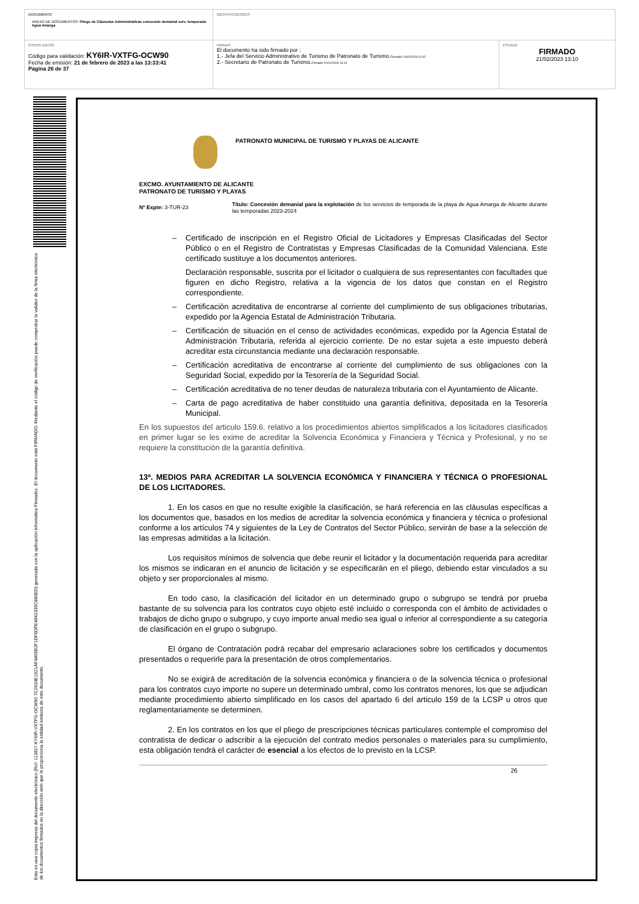| DOCUMENTO ANEXO DE DOCUMENTOS: Pliego de Cláusulas Administrativas concesión demanial serv. temporada Agua Amarga | IDENTIFICADORES | |
| OTROS DATOS Código para validación: KY6IR-VXTFG-OCW90 Fecha de emisión: 21 de febrero de 2023 a las 13:33:41 Página 26 de 37 | FIRMAS El documento ha sido firmado por : 1.- Jefa del Servicio Administrativo de Turismo de Patronato de Turismo. Firmado 21/02/2023 12:02 2.- Secretario de Patronato de Turismo. Firmado 21/02/2023 13:10 | ESTADO FIRMADO 21/02/2023 13:10 |
Esta es una copia impresa del documento electrónico (Ref: 113827 KY6IR-VXTFG-OCW90 7C2634E1921AF4806B2F1DF6DFE4842339C880ED) generada con la aplicación informática Firmadoc. El documento está FIRMADO. Mediante el código de verificación puede comprobar la validez de la firma electrónica de los documentos firmados en la dirección web que le proporciona la entidad emisora de este documento.
PATRONATO MUNICIPAL DE TURISMO Y PLAYAS DE ALICANTE
EXCMO. AYUNTAMIENTO DE ALICANTE
PATRONATO DE TURISMO Y PLAYAS
Nº Expte: 3-TUR-23
Título: Concesión demanial para la explotación de los servicios de temporada de la playa de Agua Amarga de Alicante durante las temporadas 2023-2024
– Certificado de inscripción en el Registro Oficial de Licitadores y Empresas Clasificadas del Sector Público o en el Registro de Contratistas y Empresas Clasificadas de la Comunidad Valenciana. Este certificado sustituye a los documentos anteriores.
Declaración responsable, suscrita por el licitador o cualquiera de sus representantes con facultades que figuren en dicho Registro, relativa a la vigencia de los datos que constan en el Registro correspondiente.
– Certificación acreditativa de encontrarse al corriente del cumplimiento de sus obligaciones tributarias, expedido por la Agencia Estatal de Administración Tributaria.
– Certificación de situación en el censo de actividades económicas, expedido por la Agencia Estatal de Administración Tributaria, referida al ejercicio corriente. De no estar sujeta a este impuesto deberá acreditar esta circunstancia mediante una declaración responsable.
– Certificación acreditativa de encontrarse al corriente del cumplimiento de sus obligaciones con la Seguridad Social, expedido por la Tesorería de la Seguridad Social.
– Certificación acreditativa de no tener deudas de naturaleza tributaria con el Ayuntamiento de Alicante.
– Carta de pago acreditativa de haber constituido una garantía definitiva, depositada en la Tesorería Municipal.
En los supuestos del articulo 159.6. relativo a los procedimientos abiertos simplificados a los licitadores clasificados en primer lugar se les exime de acreditar la Solvencia Económica y Financiera y Técnica y Profesional, y no se requiere la constitución de la garantía definitiva.
13ª. MEDIOS PARA ACREDITAR LA SOLVENCIA ECONÓMICA Y FINANCIERA Y TÉCNICA O PROFESIONAL DE LOS LICITADORES.
1. En los casos en que no resulte exigible la clasificación, se hará referencia en las cláusulas específicas a los documentos que, basados en los medios de acreditar la solvencia económica y financiera y técnica o profesional conforme a los artículos 74 y siguientes de la Ley de Contratos del Sector Público, servirán de base a la selección de las empresas admitidas a la licitación.
Los requisitos mínimos de solvencia que debe reunir el licitador y la documentación requerida para acreditar los mismos se indicaran en el anuncio de licitación y se especificarán en el pliego, debiendo estar vinculados a su objeto y ser proporcionales al mismo.
En todo caso, la clasificación del licitador en un determinado grupo o subgrupo se tendrá por prueba bastante de su solvencia para los contratos cuyo objeto esté incluido o corresponda con el ámbito de actividades o trabajos de dicho grupo o subgrupo, y cuyo importe anual medio sea igual o inferior al correspondiente a su categoría de clasificación en el grupo o subgrupo.
El órgano de Contratación podrá recabar del empresario aclaraciones sobre los certificados y documentos presentados o requerirle para la presentación de otros complementarios.
No se exigirá de acreditación de la solvencia económica y financiera o de la solvencia técnica o profesional para los contratos cuyo importe no supere un determinado umbral, como los contratos menores, los que se adjudican mediante procedimiento abierto simplificado en los casos del apartado 6 del articulo 159 de la LCSP u otros que reglamentariamente se determinen.
2. En los contratos en los que el pliego de prescripciones técnicas particulares contemple el compromiso del contratista de dedicar o adscribir a la ejecución del contrato medios personales o materiales para su cumplimiento, esta obligación tendrá el carácter de esencial a los efectos de lo previsto en la LCSP.
26